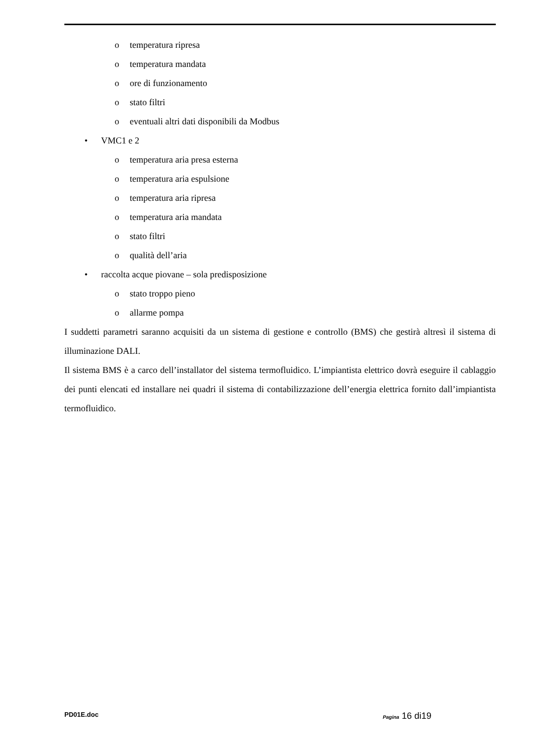o temperatura ripresa
o temperatura mandata
o ore di funzionamento
o stato filtri
o eventuali altri dati disponibili da Modbus
• VMC1 e 2
o temperatura aria presa esterna
o temperatura aria espulsione
o temperatura aria ripresa
o temperatura aria mandata
o stato filtri
o qualità dell’aria
• raccolta acque piovane – sola predisposizione
o stato troppo pieno
o allarme pompa
I suddetti parametri saranno acquisiti da un sistema di gestione e controllo (BMS) che gestirà altresì il sistema di illuminazione DALI.
Il sistema BMS è a carco dell’installator del sistema termofluidico. L’impiantista elettrico dovrà eseguire il cablaggio dei punti elencati ed installare nei quadri il sistema di contabilizzazione dell’energia elettrica fornito dall’impiantista termofluidico.
PD01E.doc Pagina 16 di19